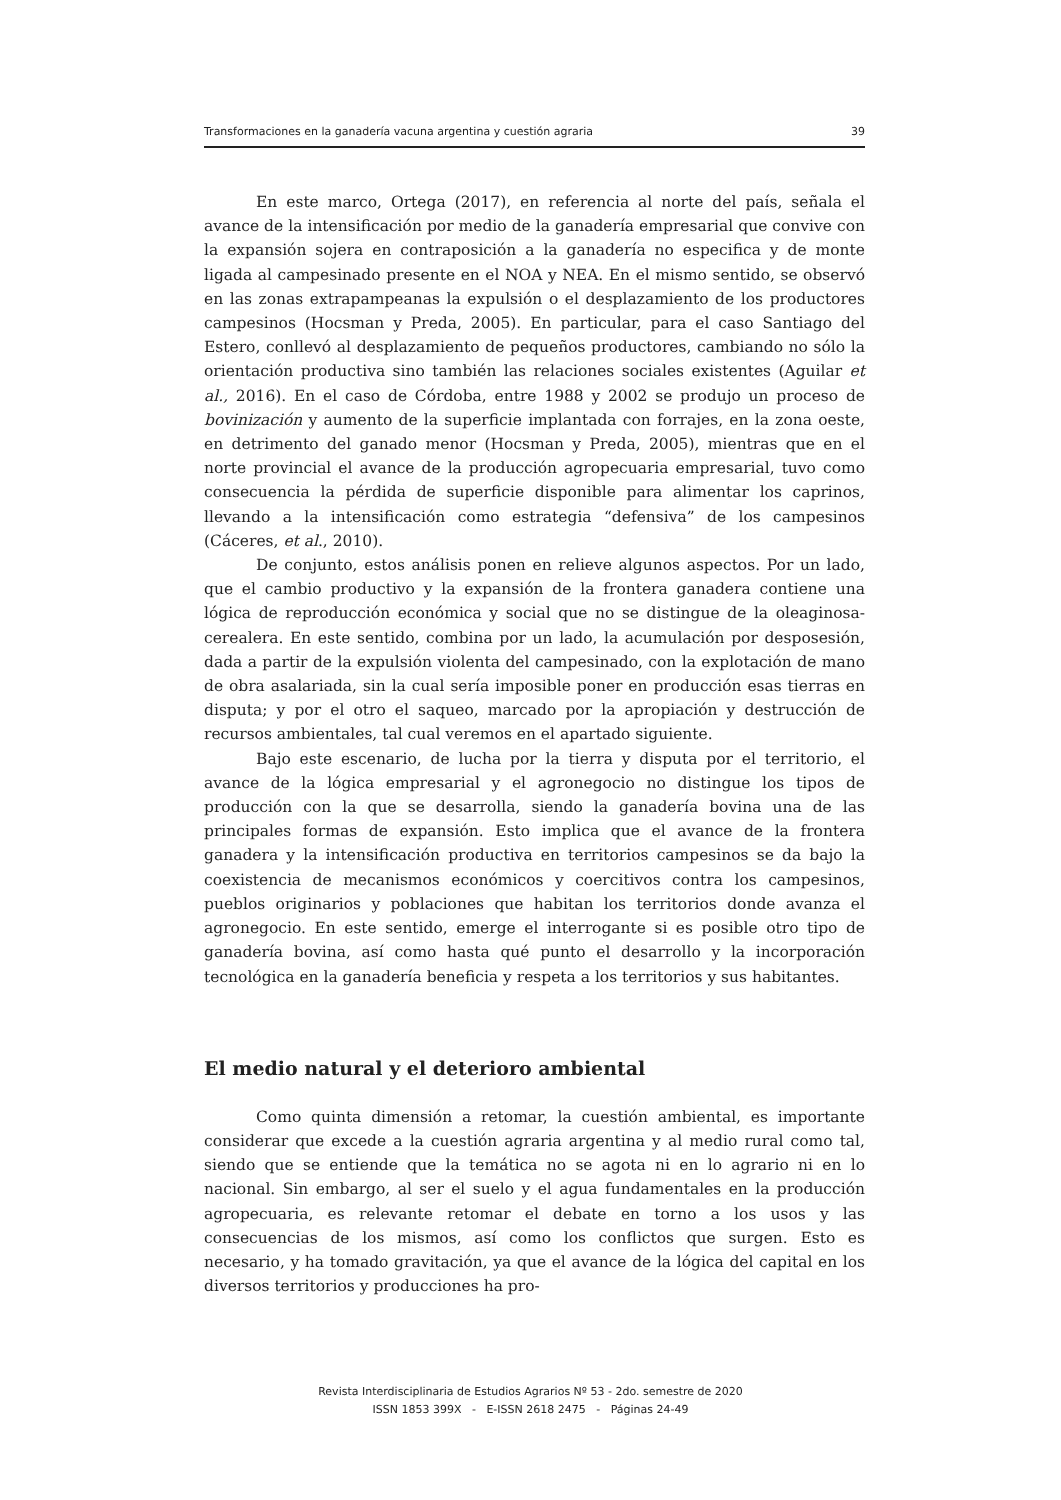Transformaciones en la ganadería vacuna argentina y cuestión agraria 39
En este marco, Ortega (2017), en referencia al norte del país, señala el avance de la intensificación por medio de la ganadería empresarial que convive con la expansión sojera en contraposición a la ganadería no especifica y de monte ligada al campesinado presente en el NOA y NEA. En el mismo sentido, se observó en las zonas extrapampeanas la expulsión o el desplazamiento de los productores campesinos (Hocsman y Preda, 2005). En particular, para el caso Santiago del Estero, conllevó al desplazamiento de pequeños productores, cambiando no sólo la orientación productiva sino también las relaciones sociales existentes (Aguilar et al., 2016). En el caso de Córdoba, entre 1988 y 2002 se produjo un proceso de bovinización y aumento de la superficie implantada con forrajes, en la zona oeste, en detrimento del ganado menor (Hocsman y Preda, 2005), mientras que en el norte provincial el avance de la producción agropecuaria empresarial, tuvo como consecuencia la pérdida de superficie disponible para alimentar los caprinos, llevando a la intensificación como estrategia “defensiva” de los campesinos (Cáceres, et al., 2010).
De conjunto, estos análisis ponen en relieve algunos aspectos. Por un lado, que el cambio productivo y la expansión de la frontera ganadera contiene una lógica de reproducción económica y social que no se distingue de la oleaginosa-cerealera. En este sentido, combina por un lado, la acumulación por desposesión, dada a partir de la expulsión violenta del campesinado, con la explotación de mano de obra asalariada, sin la cual sería imposible poner en producción esas tierras en disputa; y por el otro el saqueo, marcado por la apropiación y destrucción de recursos ambientales, tal cual veremos en el apartado siguiente.
Bajo este escenario, de lucha por la tierra y disputa por el territorio, el avance de la lógica empresarial y el agronegocio no distingue los tipos de producción con la que se desarrolla, siendo la ganadería bovina una de las principales formas de expansión. Esto implica que el avance de la frontera ganadera y la intensificación productiva en territorios campesinos se da bajo la coexistencia de mecanismos económicos y coercitivos contra los campesinos, pueblos originarios y poblaciones que habitan los territorios donde avanza el agronegocio. En este sentido, emerge el interrogante si es posible otro tipo de ganadería bovina, así como hasta qué punto el desarrollo y la incorporación tecnológica en la ganadería beneficia y respeta a los territorios y sus habitantes.
El medio natural y el deterioro ambiental
Como quinta dimensión a retomar, la cuestión ambiental, es importante considerar que excede a la cuestión agraria argentina y al medio rural como tal, siendo que se entiende que la temática no se agota ni en lo agrario ni en lo nacional. Sin embargo, al ser el suelo y el agua fundamentales en la producción agropecuaria, es relevante retomar el debate en torno a los usos y las consecuencias de los mismos, así como los conflictos que surgen. Esto es necesario, y ha tomado gravitación, ya que el avance de la lógica del capital en los diversos territorios y producciones ha pro-
Revista Interdisciplinaria de Estudios Agrarios Nº 53 - 2do. semestre de 2020
ISSN 1853 399X - E-ISSN 2618 2475 - Páginas 24-49